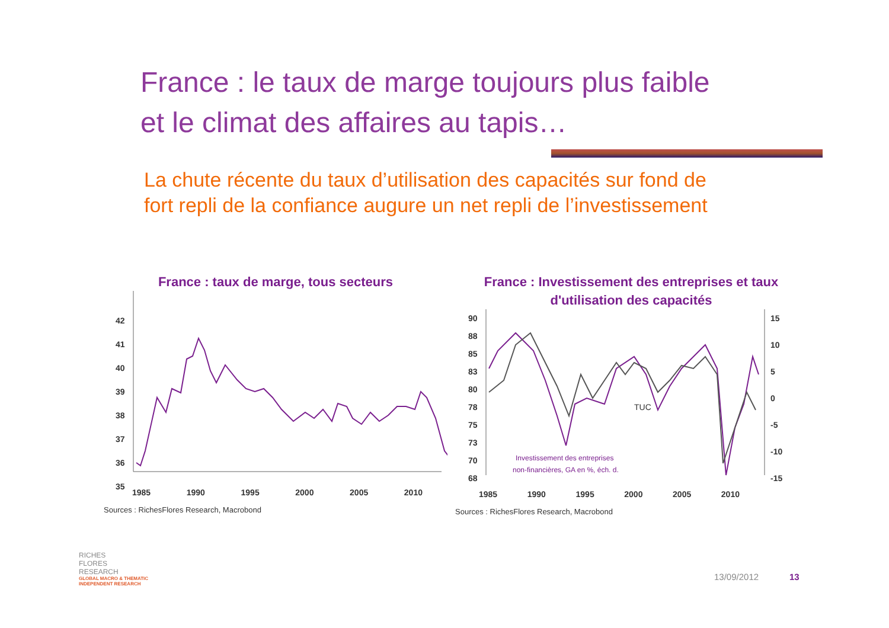France : le taux de marge toujours plus faible
et le climat des affaires au tapis…
La chute récente du taux d’utilisation des capacités sur fond de
fort repli de la confiance augure un net repli de l’investissement
France : taux de marge, tous secteurs
42
41
40
39
38
37
36
35
1985 1990 1995 2000 2005 2010
Sources : RichesFlores Research, Macrobond
France : Investissement des entreprises et taux
d'utilisation des capacités
90
88
85
83
80
78
75
73
70
68
15
10
5
0
-5
-10
-15
TUC
Investissement des entreprises
non-financières, GA en %, éch. d.
1985 1990 1995 2000 2005 2010
Sources : RichesFlores Research, Macrobond
RICHES
FLORES
RESEARCH
GLOBAL MACRO & THEMATIC
INDEPENDENT RESEARCH
13/09/2012 13